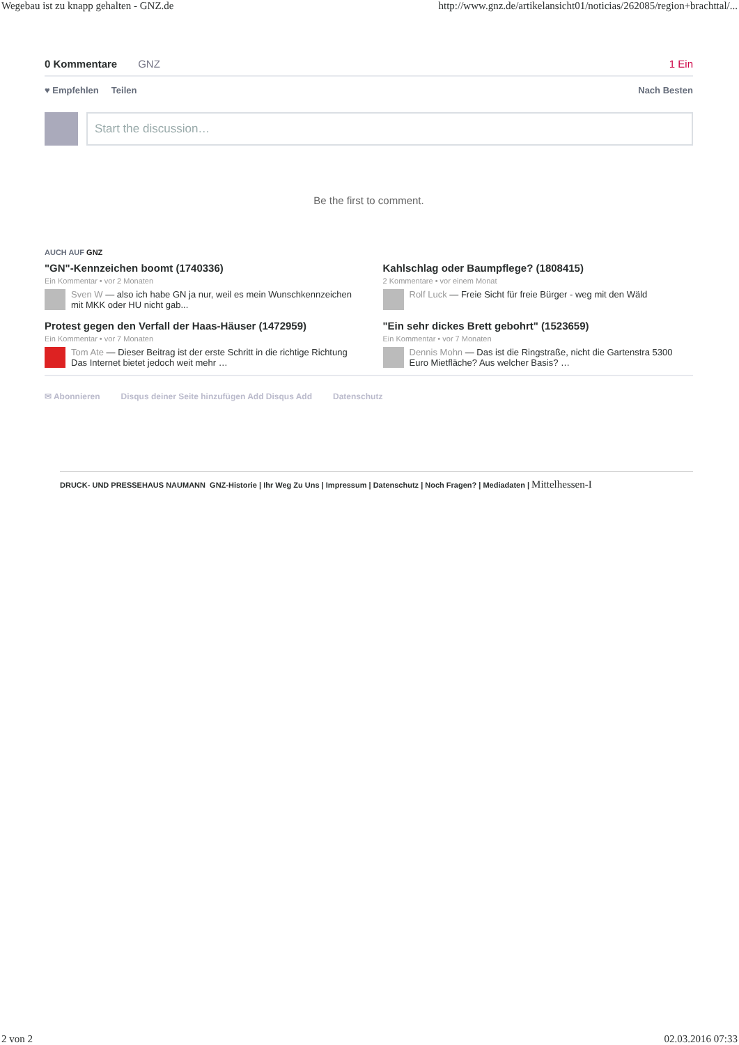Wegebau ist zu knapp gehalten - GNZ.de http://www.gnz.de/artikelansicht01/noticias/262085/region+brachttal/...
0 Kommentare GNZ 1 Ein
♥ Empfehlen Teilen Nach Besten
Start the discussion…
Be the first to comment.
AUCH AUF GNZ
"GN"-Kennzeichen boomt (1740336)
Ein Kommentar • vor 2 Monaten
Sven W — also ich habe GN ja nur, weil es mein Wunschkennzeichen mit MKK oder HU nicht gab...
Kahlschlag oder Baumpflege? (1808415)
2 Kommentare • vor einem Monat
Rolf Luck — Freie Sicht für freie Bürger - weg mit den Wäld
Protest gegen den Verfall der Haas-Häuser (1472959)
Ein Kommentar • vor 7 Monaten
Tom Ate — Dieser Beitrag ist der erste Schritt in die richtige Richtung Das Internet bietet jedoch weit mehr …
"Ein sehr dickes Brett gebohrt" (1523659)
Ein Kommentar • vor 7 Monaten
Dennis Mohn — Das ist die Ringstraße, nicht die Gartenstra 5300 Euro Mietfläche? Aus welcher Basis? …
✉ Abonnieren Disqus deiner Seite hinzufügen Add Disqus Add Datenschutz
DRUCK- UND PRESSEHAUS NAUMANN GNZ-Historie | Ihr Weg Zu Uns | Impressum | Datenschutz | Noch Fragen? | Mediadaten | Mittelhessen-I
2 von 2 02.03.2016 07:33